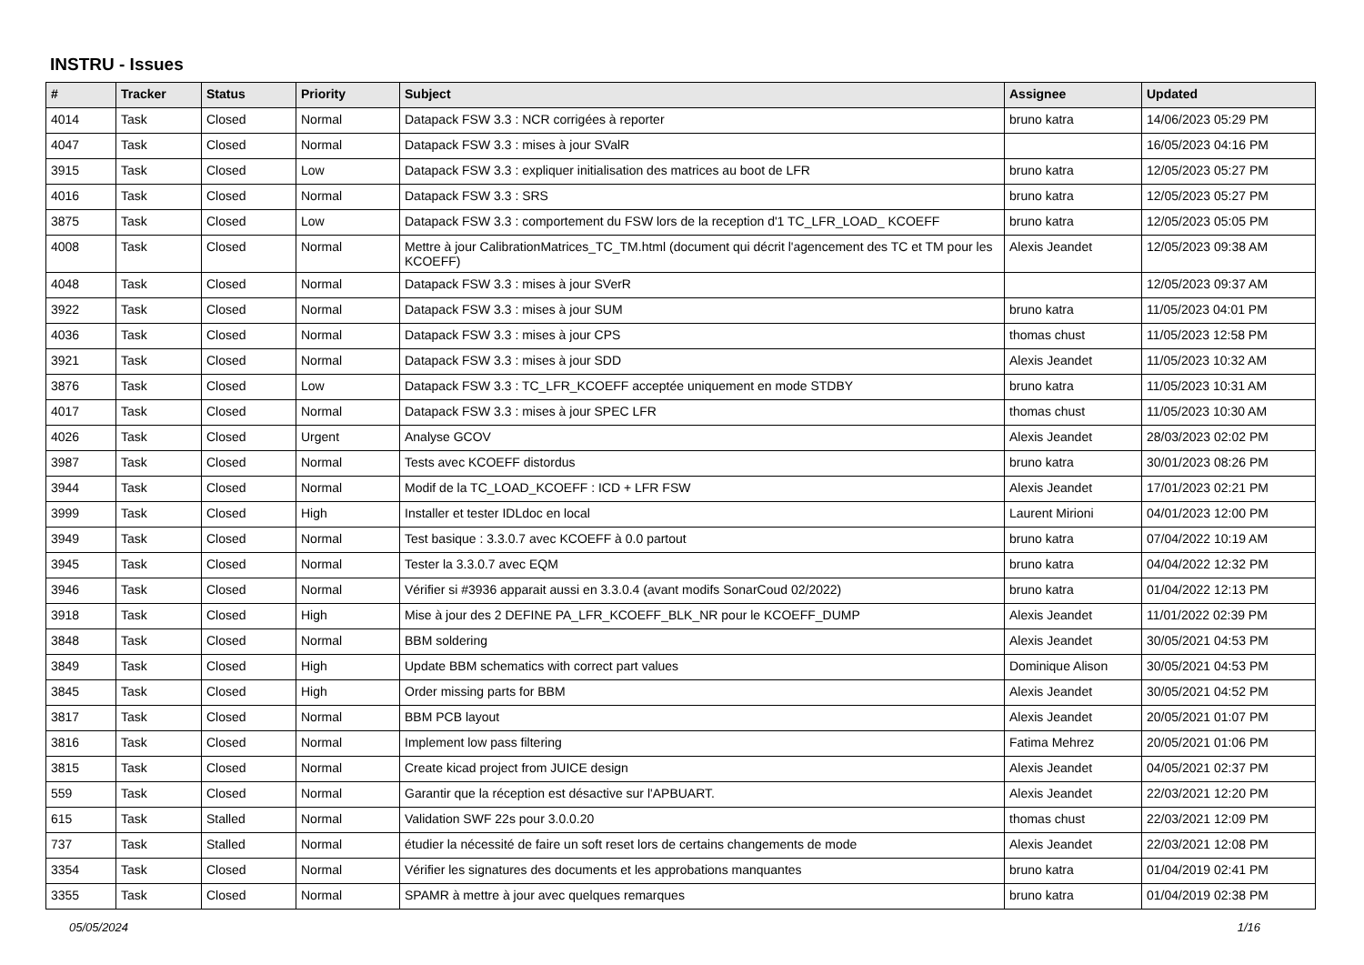INSTRU - Issues
| # | Tracker | Status | Priority | Subject | Assignee | Updated |
| --- | --- | --- | --- | --- | --- | --- |
| 4014 | Task | Closed | Normal | Datapack FSW 3.3 : NCR corrigées à reporter | bruno katra | 14/06/2023 05:29 PM |
| 4047 | Task | Closed | Normal | Datapack FSW 3.3 : mises à jour SValR | | 16/05/2023 04:16 PM |
| 3915 | Task | Closed | Low | Datapack FSW 3.3 : expliquer initialisation des matrices au boot de LFR | bruno katra | 12/05/2023 05:27 PM |
| 4016 | Task | Closed | Normal | Datapack FSW 3.3 : SRS | bruno katra | 12/05/2023 05:27 PM |
| 3875 | Task | Closed | Low | Datapack FSW 3.3 : comportement du FSW lors de la reception d'1 TC_LFR_LOAD_ KCOEFF | bruno katra | 12/05/2023 05:05 PM |
| 4008 | Task | Closed | Normal | Mettre à jour CalibrationMatrices_TC_TM.html (document qui décrit l'agencement des TC et TM pour les KCOEFF) | Alexis Jeandet | 12/05/2023 09:38 AM |
| 4048 | Task | Closed | Normal | Datapack FSW 3.3 : mises à jour SVerR | | 12/05/2023 09:37 AM |
| 3922 | Task | Closed | Normal | Datapack FSW 3.3 : mises à jour SUM | bruno katra | 11/05/2023 04:01 PM |
| 4036 | Task | Closed | Normal | Datapack FSW 3.3 : mises à jour CPS | thomas chust | 11/05/2023 12:58 PM |
| 3921 | Task | Closed | Normal | Datapack FSW 3.3 : mises à jour SDD | Alexis Jeandet | 11/05/2023 10:32 AM |
| 3876 | Task | Closed | Low | Datapack FSW 3.3 : TC_LFR_KCOEFF acceptée uniquement en mode STDBY | bruno katra | 11/05/2023 10:31 AM |
| 4017 | Task | Closed | Normal | Datapack FSW 3.3 : mises à jour SPEC LFR | thomas chust | 11/05/2023 10:30 AM |
| 4026 | Task | Closed | Urgent | Analyse GCOV | Alexis Jeandet | 28/03/2023 02:02 PM |
| 3987 | Task | Closed | Normal | Tests avec KCOEFF distordus | bruno katra | 30/01/2023 08:26 PM |
| 3944 | Task | Closed | Normal | Modif de la TC_LOAD_KCOEFF : ICD + LFR FSW | Alexis Jeandet | 17/01/2023 02:21 PM |
| 3999 | Task | Closed | High | Installer et tester IDLdoc en local | Laurent Mirioni | 04/01/2023 12:00 PM |
| 3949 | Task | Closed | Normal | Test basique : 3.3.0.7 avec KCOEFF à 0.0 partout | bruno katra | 07/04/2022 10:19 AM |
| 3945 | Task | Closed | Normal | Tester la 3.3.0.7 avec EQM | bruno katra | 04/04/2022 12:32 PM |
| 3946 | Task | Closed | Normal | Vérifier si #3936 apparait aussi en 3.3.0.4 (avant modifs SonarCoud 02/2022) | bruno katra | 01/04/2022 12:13 PM |
| 3918 | Task | Closed | High | Mise à jour des 2 DEFINE PA_LFR_KCOEFF_BLK_NR pour le KCOEFF_DUMP | Alexis Jeandet | 11/01/2022 02:39 PM |
| 3848 | Task | Closed | Normal | BBM soldering | Alexis Jeandet | 30/05/2021 04:53 PM |
| 3849 | Task | Closed | High | Update BBM schematics with correct part values | Dominique Alison | 30/05/2021 04:53 PM |
| 3845 | Task | Closed | High | Order missing parts for BBM | Alexis Jeandet | 30/05/2021 04:52 PM |
| 3817 | Task | Closed | Normal | BBM PCB layout | Alexis Jeandet | 20/05/2021 01:07 PM |
| 3816 | Task | Closed | Normal | Implement low pass filtering | Fatima Mehrez | 20/05/2021 01:06 PM |
| 3815 | Task | Closed | Normal | Create kicad project from JUICE design | Alexis Jeandet | 04/05/2021 02:37 PM |
| 559 | Task | Closed | Normal | Garantir que la réception est désactive sur l'APBUART. | Alexis Jeandet | 22/03/2021 12:20 PM |
| 615 | Task | Stalled | Normal | Validation SWF 22s pour 3.0.0.20 | thomas chust | 22/03/2021 12:09 PM |
| 737 | Task | Stalled | Normal | étudier la nécessité de faire un soft reset lors de certains changements de mode | Alexis Jeandet | 22/03/2021 12:08 PM |
| 3354 | Task | Closed | Normal | Vérifier les signatures des documents et les approbations manquantes | bruno katra | 01/04/2019 02:41 PM |
| 3355 | Task | Closed | Normal | SPAMR à mettre à jour avec quelques remarques | bruno katra | 01/04/2019 02:38 PM |
05/05/2024 1/16